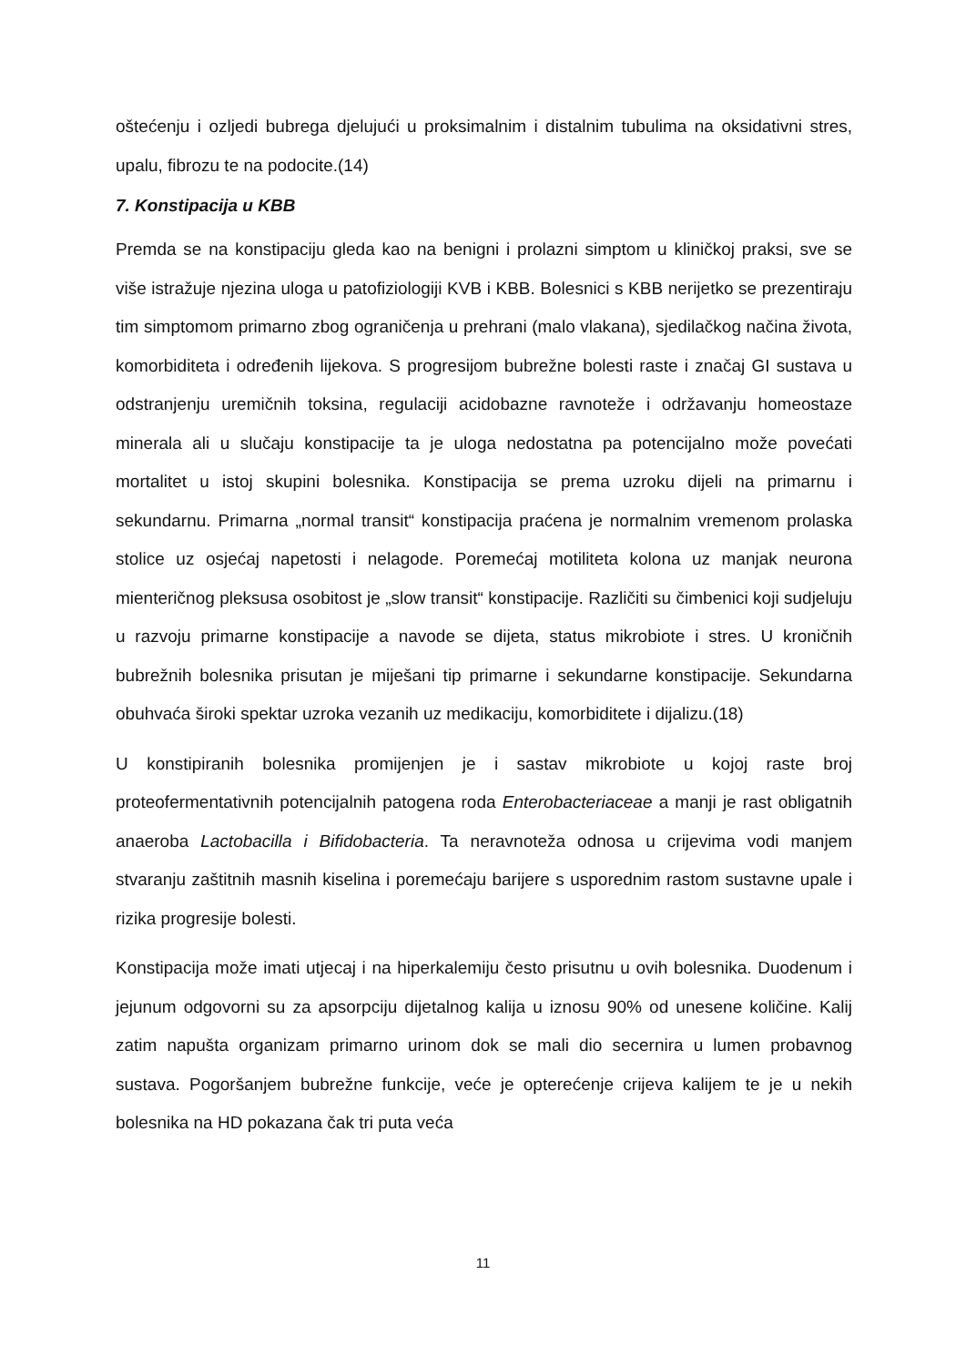oštećenju i ozljedi bubrega djelujući u proksimalnim i distalnim tubulima na oksidativni stres, upalu, fibrozu te na podocite.(14)
7. Konstipacija u KBB
Premda se na konstipaciju gleda kao na benigni i prolazni simptom u kliničkoj praksi, sve se više istražuje njezina uloga u patofiziologiji KVB i KBB. Bolesnici s KBB nerijetko se prezentiraju tim simptomom primarno zbog ograničenja u prehrani (malo vlakana), sjedilačkog načina života, komorbiditeta i određenih lijekova. S progresijom bubrežne bolesti raste i značaj GI sustava u odstranjenju uremičnih toksina, regulaciji acidobazne ravnoteže i održavanju homeostaze minerala ali u slučaju konstipacije ta je uloga nedostatna pa potencijalno može povećati mortalitet u istoj skupini bolesnika. Konstipacija se prema uzroku dijeli na primarnu i sekundarnu. Primarna „normal transit“ konstipacija praćena je normalnim vremenom prolaska stolice uz osjećaj napetosti i nelagode. Poremećaj motiliteta kolona uz manjak neurona mienteričnog pleksusa osobitost je „slow transit“ konstipacije. Različiti su čimbenici koji sudjeluju u razvoju primarne konstipacije a navode se dijeta, status mikrobiote i stres. U kroničnih bubrežnih bolesnika prisutan je miješani tip primarne i sekundarne konstipacije. Sekundarna obuhvaća široki spektar uzroka vezanih uz medikaciju, komorbiditete i dijalizu.(18)
U konstipiranih bolesnika promijenjen je i sastav mikrobiote u kojoj raste broj proteofermentativnih potencijalnih patogena roda Enterobacteriaceae a manji je rast obligatnih anaeroba Lactobacilla i Bifidobacteria. Ta neravnoteža odnosa u crijevima vodi manjem stvaranju zaštitnih masnih kiselina i poremećaju barijere s usporednim rastom sustavne upale i rizika progresije bolesti.
Konstipacija može imati utjecaj i na hiperkalemiju često prisutnu u ovih bolesnika. Duodenum i jejunum odgovorni su za apsorpciju dijetalnog kalija u iznosu 90% od unesene količine. Kalij zatim napušta organizam primarno urinom dok se mali dio secernira u lumen probavnog sustava. Pogoršanjem bubrežne funkcije, veće je opterećenje crijeva kalijem te je u nekih bolesnika na HD pokazana čak tri puta veća
11